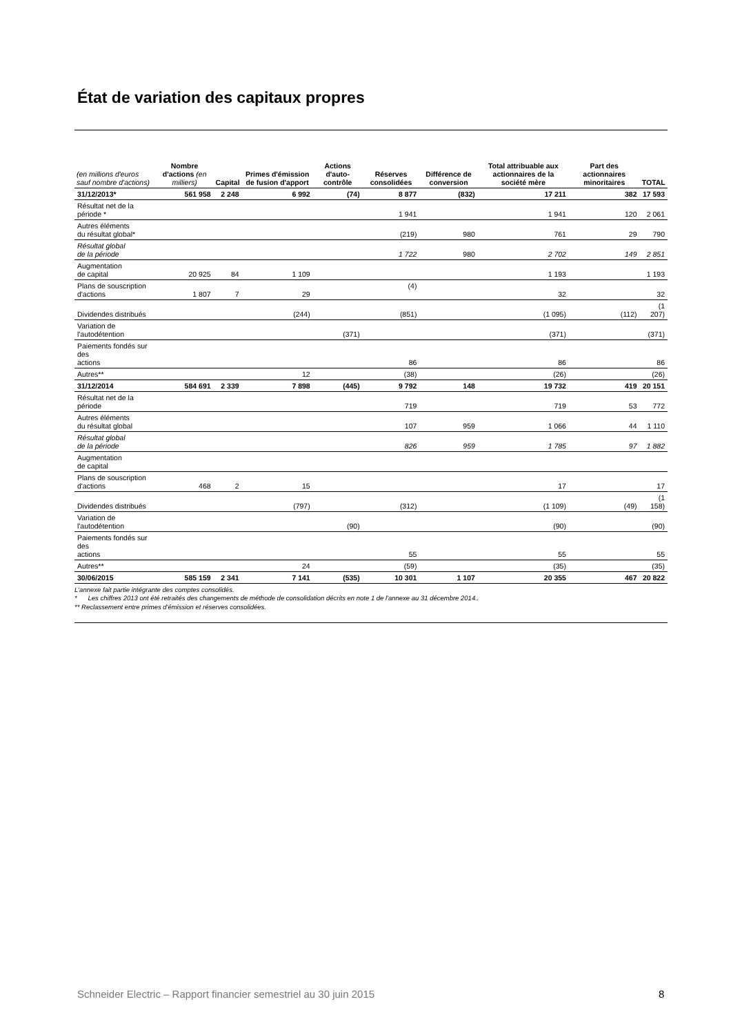État de variation des capitaux propres
| (en millions d'euros sauf nombre d'actions) | Nombre d'actions (en milliers) | Capital | Primes d'émission de fusion d'apport | Actions d'auto-contrôle | Réserves consolidées | Différence de conversion | Total attribuable aux actionnaires de la société mère | Part des actionnaires minoritaires | TOTAL |
| --- | --- | --- | --- | --- | --- | --- | --- | --- | --- |
| 31/12/2013* | 561 958 | 2 248 | 6 992 | (74) | 8 877 | (832) | 17 211 | 382 | 17 593 |
| Résultat net de la période * | | | | | 1 941 | | 1 941 | 120 | 2 061 |
| Autres éléments du résultat global* | | | | | (219) | 980 | 761 | 29 | 790 |
| Résultat global de la période | | | | | 1 722 | 980 | 2 702 | 149 | 2 851 |
| Augmentation de capital | 20 925 | 84 | 1 109 | | | | 1 193 | | 1 193 |
| Plans de souscription d'actions | 1 807 | 7 | 29 | | (4) | | 32 | | 32 |
| Dividendes distribués | | | (244) | | (851) | | (1 095) | (112) | (1 207) |
| Variation de l'autodétention | | | | (371) | | | (371) | | (371) |
| Paiements fondés sur des actions | | | | | 86 | | 86 | | 86 |
| Autres** | | | 12 | | (38) | | (26) | | (26) |
| 31/12/2014 | 584 691 | 2 339 | 7 898 | (445) | 9 792 | 148 | 19 732 | 419 | 20 151 |
| Résultat net de la période | | | | | 719 | | 719 | 53 | 772 |
| Autres éléments du résultat global | | | | | 107 | 959 | 1 066 | 44 | 1 110 |
| Résultat global de la période | | | | | 826 | 959 | 1 785 | 97 | 1 882 |
| Augmentation de capital | | | | | | | | | |
| Plans de souscription d'actions | 468 | 2 | 15 | | | | 17 | | 17 |
| Dividendes distribués | | | (797) | | (312) | | (1 109) | (49) | (1 158) |
| Variation de l'autodétention | | | | (90) | | | (90) | | (90) |
| Paiements fondés sur des actions | | | | | 55 | | 55 | | 55 |
| Autres** | | | 24 | | (59) | | (35) | | (35) |
| 30/06/2015 | 585 159 | 2 341 | 7 141 | (535) | 10 301 | 1 107 | 20 355 | 467 | 20 822 |
L'annexe fait partie intégrante des comptes consolidés.
* Les chiffres 2013 ont été retraités des changements de méthode de consolidation décrits en note 1 de l'annexe au 31 décembre 2014..
** Reclassement entre primes d'émission et réserves consolidées.
Schneider Electric – Rapport financier semestriel au 30 juin 2015
8